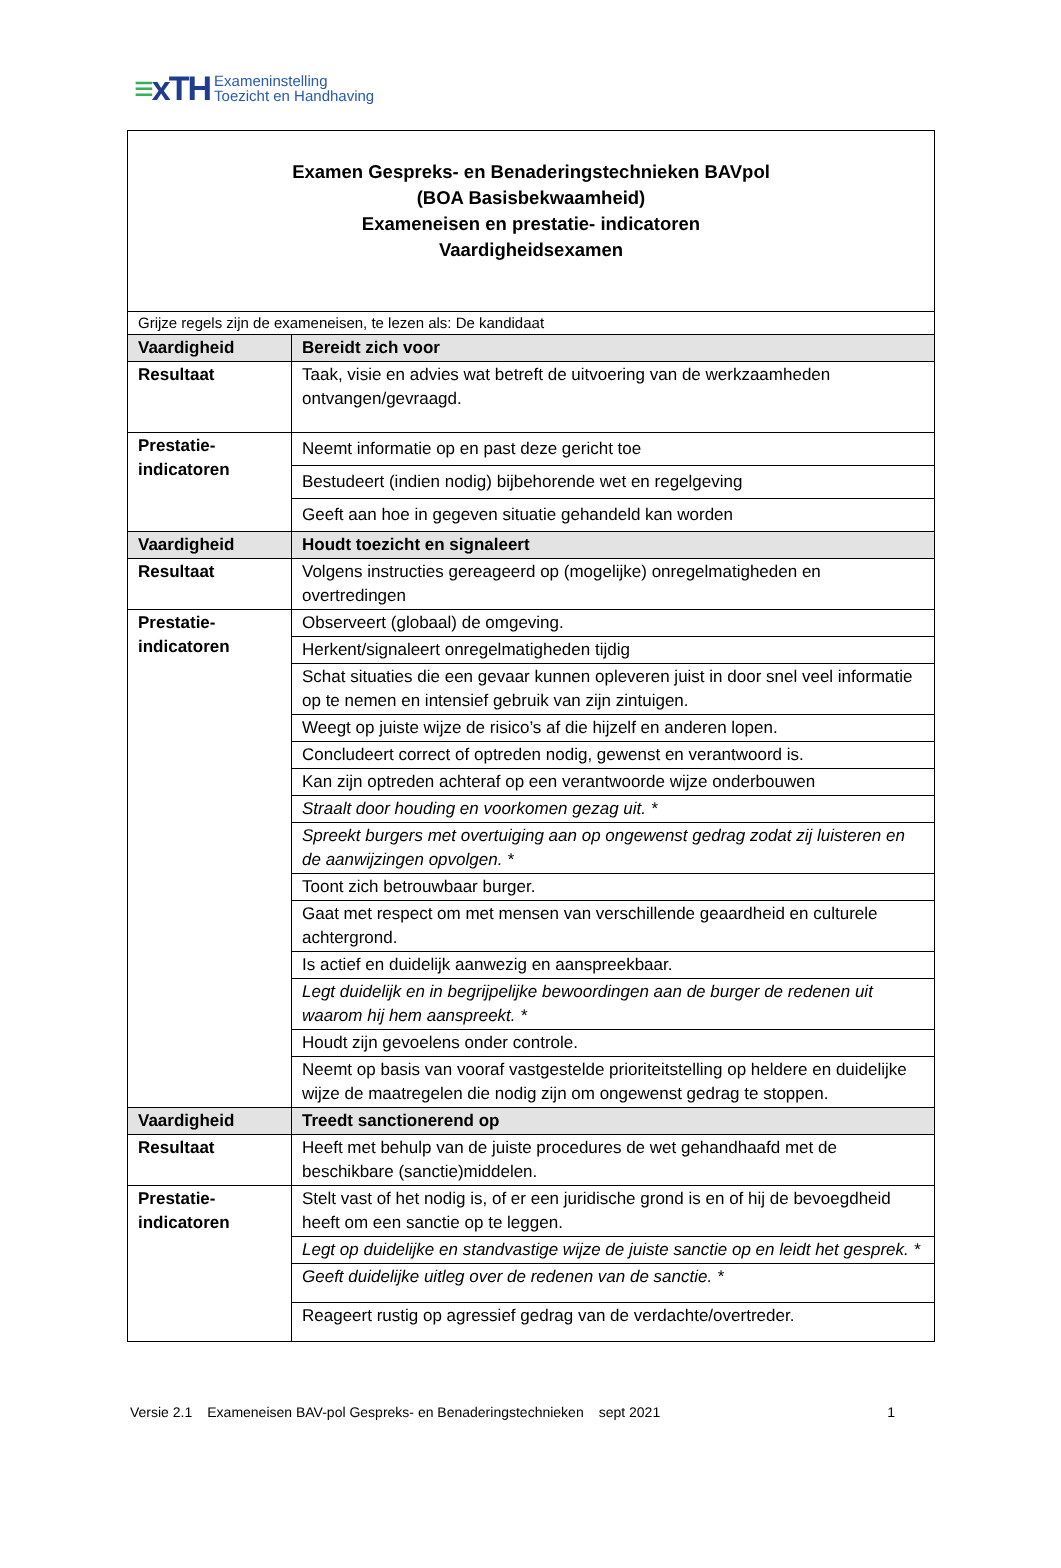≡xTH
Exameninstelling
Toezicht en Handhaving
| Examen Gespreks- en Benaderingstechnieken BAVpol (BOA Basisbekwaamheid) Exameneisen en prestatie- indicatoren Vaardigheidsexamen | |
| Grijze regels zijn de exameneisen, te lezen als: De kandidaat | |
| Vaardigheid | Bereidt zich voor |
| Resultaat | Taak, visie en advies wat betreft de uitvoering van de werkzaamheden ontvangen/gevraagd. |
| Prestatie- indicatoren | Neemt informatie op en past deze gericht toe |
| | Bestudeert (indien nodig) bijbehorende wet en regelgeving |
| | Geeft aan hoe in gegeven situatie gehandeld kan worden |
| Vaardigheid | Houdt toezicht en signaleert |
| Resultaat | Volgens instructies gereageerd op (mogelijke) onregelmatigheden en overtredingen |
| Prestatie- indicatoren | Observeert (globaal) de omgeving. |
| | Herkent/signaleert onregelmatigheden tijdig |
| | Schat situaties die een gevaar kunnen opleveren juist in door snel veel informatie op te nemen en intensief gebruik van zijn zintuigen. |
| | Weegt op juiste wijze de risico’s af die hijzelf en anderen lopen. |
| | Concludeert correct of optreden nodig, gewenst en verantwoord is. |
| | Kan zijn optreden achteraf op een verantwoorde wijze onderbouwen |
| | Straalt door houding en voorkomen gezag uit. * |
| | Spreekt burgers met overtuiging aan op ongewenst gedrag zodat zij luisteren en de aanwijzingen opvolgen. * |
| | Toont zich betrouwbaar burger. |
| | Gaat met respect om met mensen van verschillende geaardheid en culturele achtergrond. |
| | Is actief en duidelijk aanwezig en aanspreekbaar. |
| | Legt duidelijk en in begrijpelijke bewoordingen aan de burger de redenen uit waarom hij hem aanspreekt. * |
| | Houdt zijn gevoelens onder controle. |
| | Neemt op basis van vooraf vastgestelde prioriteitstelling op heldere en duidelijke wijze de maatregelen die nodig zijn om ongewenst gedrag te stoppen. |
| Vaardigheid | Treedt sanctionerend op |
| Resultaat | Heeft met behulp van de juiste procedures de wet gehandhaafd met de beschikbare (sanctie)middelen. |
| Prestatie- indicatoren | Stelt vast of het nodig is, of er een juridische grond is en of hij de bevoegdheid heeft om een sanctie op te leggen. |
| | Legt op duidelijke en standvastige wijze de juiste sanctie op en leidt het gesprek. * |
| | Geeft duidelijke uitleg over de redenen van de sanctie. * |
| | Reageert rustig op agressief gedrag van de verdachte/overtreder. |
Versie 2.1 Exameneisen BAV-pol Gespreks- en Benaderingstechnieken sept 2021 1